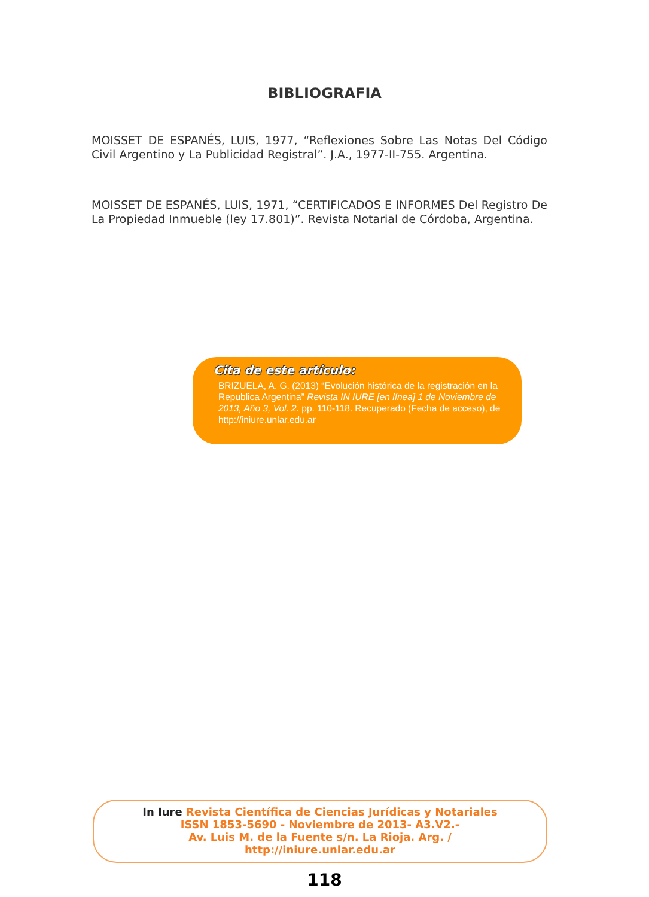BIBLIOGRAFIA
MOISSET DE ESPANÉS, LUIS, 1977, “Reflexiones Sobre Las Notas Del Código Civil Argentino y La Publicidad Registral”. J.A., 1977-II-755. Argentina.
MOISSET DE ESPANÉS, LUIS, 1971, “CERTIFICADOS E INFORMES Del Registro De La Propiedad Inmueble (ley 17.801)”. Revista Notarial de Córdoba, Argentina.
Cita de este artículo:
BRIZUELA, A. G. (2013) “Evolución histórica de la registración en la Republica Argentina” Revista IN IURE [en línea] 1 de Noviembre de 2013, Año 3, Vol. 2. pp. 110-118. Recuperado (Fecha de acceso), de http://iniure.unlar.edu.ar
In Iure Revista Científica de Ciencias Jurídicas y Notariales
ISSN 1853-5690 - Noviembre de 2013- A3.V2.-
Av. Luis M. de la Fuente s/n. La Rioja. Arg. /
http://iniure.unlar.edu.ar
118